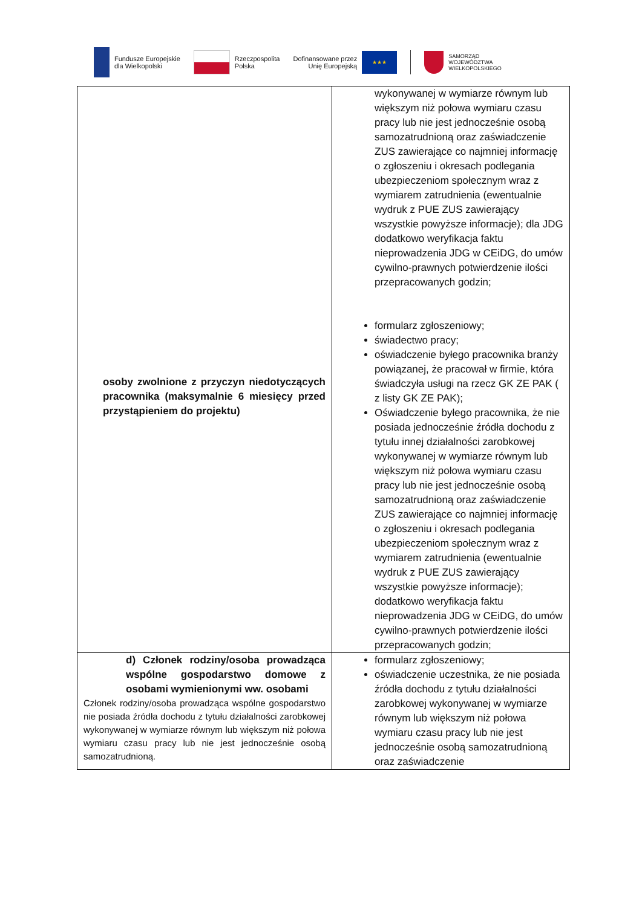Fundusze Europejskie
dla Wielkopolski
Rzeczpospolita
Polska
Dofinansowane przez
Unię Europejską
★★★
SAMORZĄD
WOJEWÓDZTWA
WIELKOPOLSKIEGO
| osoby zwolnione z przyczyn niedotyczących pracownika (maksymalnie 6 miesięcy przed przystąpieniem do projektu) | wykonywanej w wymiarze równym lub większym niż połowa wymiaru czasu pracy lub nie jest jednocześnie osobą samozatrudnioną oraz zaświadczenie ZUS zawierające co najmniej informację o zgłoszeniu i okresach podlegania ubezpieczeniom społecznym wraz z wymiarem zatrudnienia (ewentualnie wydruk z PUE ZUS zawierający wszystkie powyższe informacje); dla JDG dodatkowo weryfikacja faktu nieprowadzenia JDG w CEiDG, do umów cywilno-prawnych potwierdzenie ilości przepracowanych godzin; formularz zgłoszeniowy; świadectwo pracy; oświadczenie byłego pracownika branży powiązanej, że pracował w firmie, która świadczyła usługi na rzecz GK ZE PAK ( z listy GK ZE PAK); Oświadczenie byłego pracownika, że nie posiada jednocześnie źródła dochodu z tytułu innej działalności zarobkowej wykonywanej w wymiarze równym lub większym niż połowa wymiaru czasu pracy lub nie jest jednocześnie osobą samozatrudnioną oraz zaświadczenie ZUS zawierające co najmniej informację o zgłoszeniu i okresach podlegania ubezpieczeniom społecznym wraz z wymiarem zatrudnienia (ewentualnie wydruk z PUE ZUS zawierający wszystkie powyższe informacje); dodatkowo weryfikacja faktu nieprowadzenia JDG w CEiDG, do umów cywilno-prawnych potwierdzenie ilości przepracowanych godzin; |
| d) Członek rodziny/osoba prowadząca wspólne gospodarstwo domowe z osobami wymienionymi ww. osobami Członek rodziny/osoba prowadząca wspólne gospodarstwo nie posiada źródła dochodu z tytułu działalności zarobkowej wykonywanej w wymiarze równym lub większym niż połowa wymiaru czasu pracy lub nie jest jednocześnie osobą samozatrudnioną. | formularz zgłoszeniowy; oświadczenie uczestnika, że nie posiada źródła dochodu z tytułu działalności zarobkowej wykonywanej w wymiarze równym lub większym niż połowa wymiaru czasu pracy lub nie jest jednocześnie osobą samozatrudnioną oraz zaświadczenie |